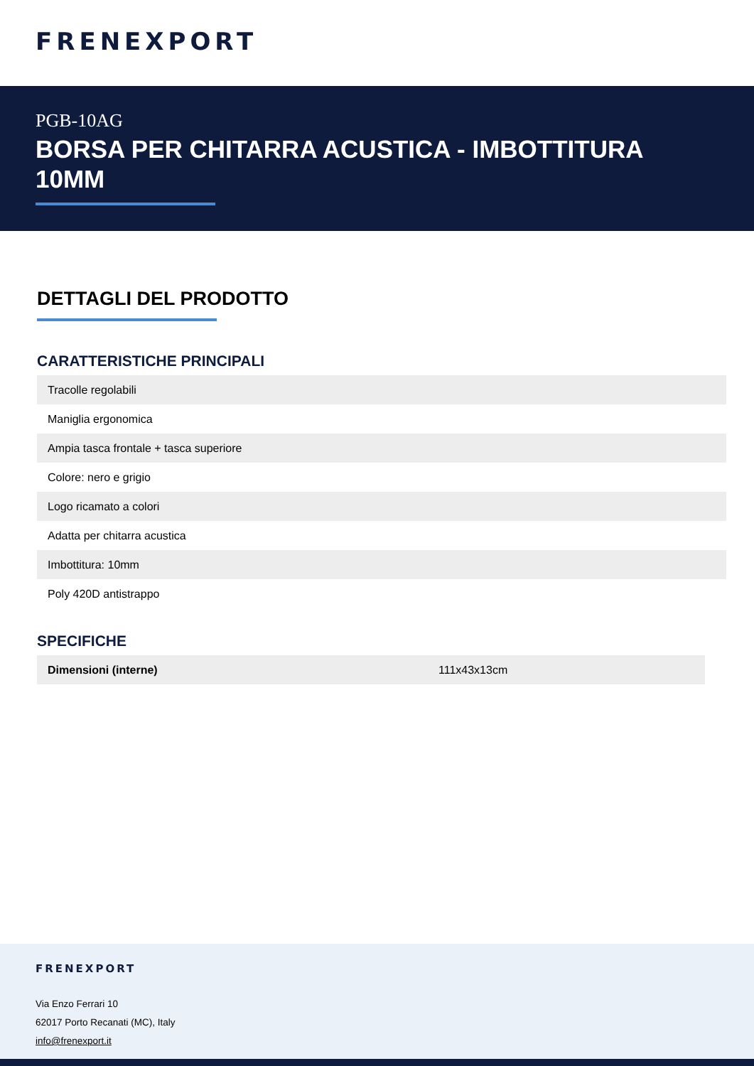FRENEXPORT
PGB-10AG
BORSA PER CHITARRA ACUSTICA - IMBOTTITURA 10MM
DETTAGLI DEL PRODOTTO
CARATTERISTICHE PRINCIPALI
| Tracolle regolabili |
| Maniglia ergonomica |
| Ampia tasca frontale + tasca superiore |
| Colore: nero e grigio |
| Logo ricamato a colori |
| Adatta per chitarra acustica |
| Imbottitura: 10mm |
| Poly 420D antistrappo |
SPECIFICHE
| Dimensioni (interne) | 111x43x13cm |
FRENEXPORT
Via Enzo Ferrari 10
62017 Porto Recanati (MC), Italy
info@frenexport.it